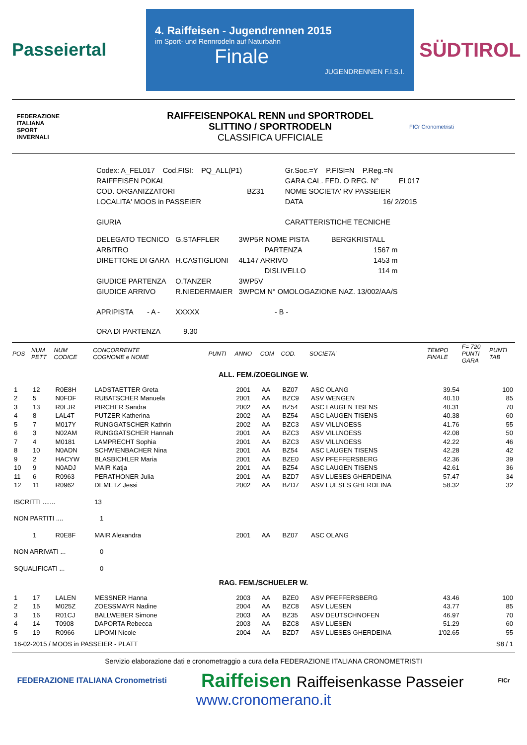Passeiertal
4. Raiffeisen - Jugendrennen 2015
im Sport- und Rennrodeln auf Naturbahn
Finale
JUGENDRENNEN F.I.S.I.
SÜDTIROL
FEDERAZIONE
ITALIANA
SPORT
INVERNALI
RAIFFEISENPOKAL RENN und SPORTRODEL
SLITTINO / SPORTRODELN
CLASSIFICA UFFICIALE
FICr Cronometristi
| Codex: A_FEL017 Cod.FISI: PQ_ALL(P1) | Gr.Soc.=Y P.FISI=N P.Reg.=N |
| RAIFFEISEN POKAL | GARA CAL. FED. O REG. N° EL017 |
| COD. ORGANIZZATORI BZ31 | NOME SOCIETA' RV PASSEIER |
| LOCALITA' MOOS in PASSEIER | DATA 16/ 2/2015 |
| GIURIA | CARATTERISTICHE TECNICHE |
| DELEGATO TECNICO | G.STAFFLER | 3WP5R NOME PISTA | BERGKRISTALL |
| ARBITRO | | PARTENZA | 1567 m |
| DIRETTORE DI GARA | H.CASTIGLIONI | 4L147 ARRIVO | 1453 m |
| | | DISLIVELLO | 114 m |
| GIUDICE PARTENZA | O.TANZER | 3WP5V | |
| GIUDICE ARRIVO | R.NIEDERMAIER | 3WPCM N° OMOLOGAZIONE NAZ. 13/002/AA/S | |
| APRIPISTA - A - | XXXXX | - B - | |
| ORA DI PARTENZA | 9.30 | | |
| POS | NUM PETT | NUM CODICE | CONCORRENTE COGNOME e NOME | PUNTI | ANNO | COM | COD. | SOCIETA' | TEMPO FINALE | F= 720 PUNTI GARA | PUNTI TAB |
| --- | --- | --- | --- | --- | --- | --- | --- | --- | --- | --- | --- |
| ALL. FEM./ZOEGLINGE W. | | | | | | | | | | | |
| 1 | 12 | R0E8H | LADSTAETTER Greta | | 2001 | AA | BZ07 | ASC OLANG | 39.54 | | 100 |
| 2 | 5 | N0FDF | RUBATSCHER Manuela | | 2001 | AA | BZC9 | ASV WENGEN | 40.10 | | 85 |
| 3 | 13 | R0LJR | PIRCHER Sandra | | 2002 | AA | BZ54 | ASC LAUGEN TISENS | 40.31 | | 70 |
| 4 | 8 | LAL4T | PUTZER Katherina | | 2002 | AA | BZ54 | ASC LAUGEN TISENS | 40.38 | | 60 |
| 5 | 7 | M017Y | RUNGGATSCHER Kathrin | | 2002 | AA | BZC3 | ASV VILLNOESS | 41.76 | | 55 |
| 6 | 3 | N02AM | RUNGGATSCHER Hannah | | 2001 | AA | BZC3 | ASV VILLNOESS | 42.08 | | 50 |
| 7 | 4 | M0181 | LAMPRECHT Sophia | | 2001 | AA | BZC3 | ASV VILLNOESS | 42.22 | | 46 |
| 8 | 10 | N0ADN | SCHWIENBACHER Nina | | 2001 | AA | BZ54 | ASC LAUGEN TISENS | 42.28 | | 42 |
| 9 | 2 | HACYW | BLASBICHLER Maria | | 2001 | AA | BZE0 | ASV PFEFFERSBERG | 42.36 | | 39 |
| 10 | 9 | N0ADJ | MAIR Katja | | 2001 | AA | BZ54 | ASC LAUGEN TISENS | 42.61 | | 36 |
| 11 | 6 | R0963 | PERATHONER Julia | | 2001 | AA | BZD7 | ASV LUESES GHERDEINA | 57.47 | | 34 |
| 12 | 11 | R0962 | DEMETZ Jessi | | 2002 | AA | BZD7 | ASV LUESES GHERDEINA | 58.32 | | 32 |
| ISCRITTI ....... | | | 13 | | | | | | | | |
| NON PARTITI .... | | | 1 | | | | | | | | |
| | 1 | R0E8F | MAIR Alexandra | | 2001 | AA | BZ07 | ASC OLANG | | | |
| NON ARRIVATI ... | | | 0 | | | | | | | | |
| SQUALIFICATI ... | | | 0 | | | | | | | | |
| RAG. FEM./SCHUELER W. | | | | | | | | | | | |
| 1 | 17 | LALEN | MESSNER Hanna | | 2003 | AA | BZE0 | ASV PFEFFERSBERG | 43.46 | | 100 |
| 2 | 15 | M025Z | ZOESSMAYR Nadine | | 2004 | AA | BZC8 | ASV LUESEN | 43.77 | | 85 |
| 3 | 16 | R01CJ | BALLWEBER Simone | | 2003 | AA | BZ35 | ASV DEUTSCHNOFEN | 46.97 | | 70 |
| 4 | 14 | T0908 | DAPORTA Rebecca | | 2003 | AA | BZC8 | ASV LUESEN | 51.29 | | 60 |
| 5 | 19 | R0966 | LIPOMI Nicole | | 2004 | AA | BZD7 | ASV LUESES GHERDEINA | 1'02.65 | | 55 |
| 16-02-2015 / MOOS in PASSEIER - PLATT | | | | | | | | | S8 / 1 | | |
Servizio elaborazione dati e cronometraggio a cura della FEDERAZIONE ITALIANA CRONOMETRISTI
FEDERAZIONE ITALIANA Cronometristi Raiffeisen Raiffeisenkasse Passeier FICr
www.cronomerano.it